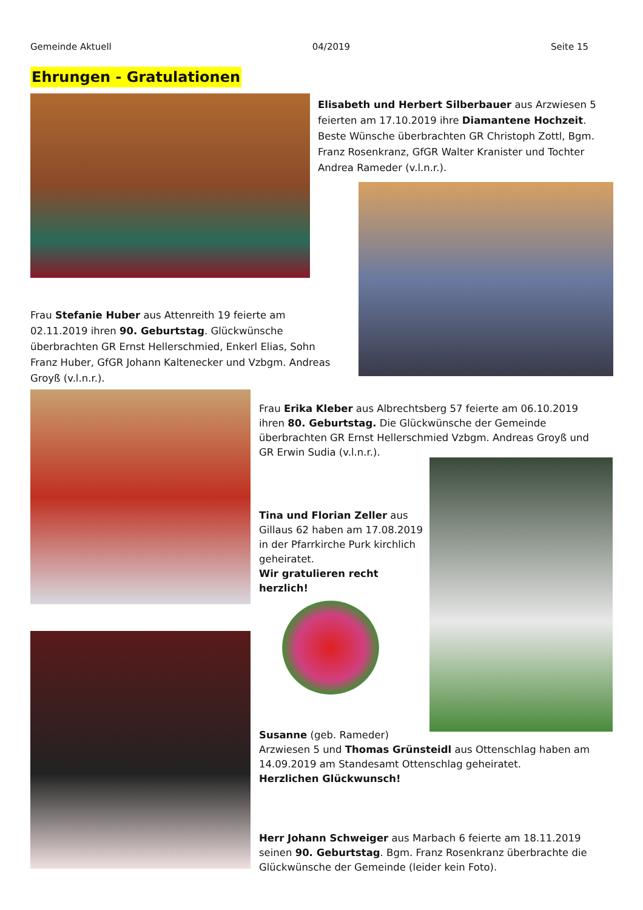Gemeinde Aktuell 04/2019 Seite 15
Ehrungen - Gratulationen
Elisabeth und Herbert Silberbauer aus Arzwiesen 5 feierten am 17.10.2019 ihre Diamantene Hochzeit. Beste Wünsche überbrachten GR Christoph Zottl, Bgm. Franz Rosenkranz, GfGR Walter Kranister und Tochter Andrea Rameder (v.l.n.r.).
Frau Stefanie Huber aus Attenreith 19 feierte am 02.11.2019 ihren 90. Geburtstag. Glückwünsche überbrachten GR Ernst Hellerschmied, Enkerl Elias, Sohn Franz Huber, GfGR Johann Kaltenecker und Vzbgm. Andreas Groyß (v.l.n.r.).
Frau Erika Kleber aus Albrechtsberg 57 feierte am 06.10.2019 ihren 80. Geburtstag. Die Glückwünsche der Gemeinde überbrachten GR Ernst Hellerschmied Vzbgm. Andreas Groyß und GR Erwin Sudia (v.l.n.r.).
Tina und Florian Zeller aus Gillaus 62 haben am 17.08.2019 in der Pfarrkirche Purk kirchlich geheiratet.
Wir gratulieren recht herzlich!
Susanne (geb. Rameder)
Arzwiesen 5 und Thomas Grünsteidl aus Ottenschlag haben am 14.09.2019 am Standesamt Ottenschlag geheiratet.
Herzlichen Glückwunsch!
Herr Johann Schweiger aus Marbach 6 feierte am 18.11.2019 seinen 90. Geburtstag. Bgm. Franz Rosenkranz überbrachte die Glückwünsche der Gemeinde (leider kein Foto).